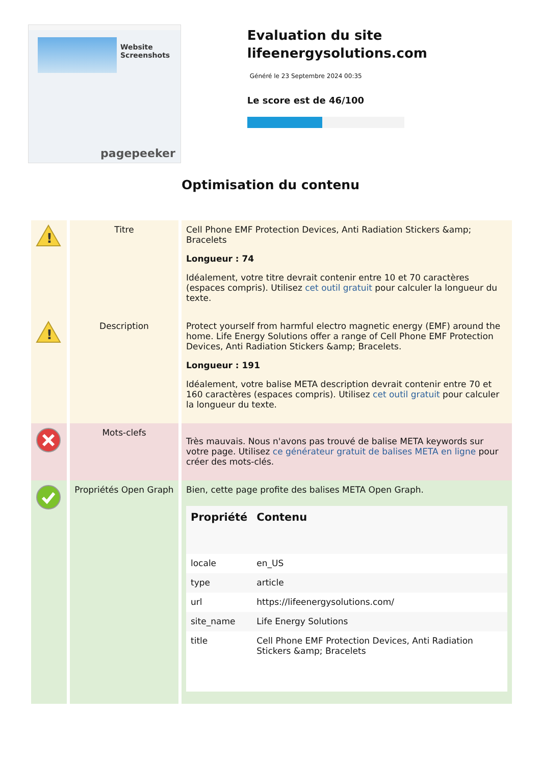Website Screenshots
pagepeeker
Evaluation du site lifeenergysolutions.com
Généré le 23 Septembre 2024 00:35
Le score est de 46/100
Optimisation du contenu
| ! | Titre | Cell Phone EMF Protection Devices, Anti Radiation Stickers &amp; Bracelets Longueur : 74 Idéalement, votre titre devrait contenir entre 10 et 70 caractères (espaces compris). Utilisez cet outil gratuit pour calculer la longueur du texte. |
| ! | Description | Protect yourself from harmful electro magnetic energy (EMF) around the home. Life Energy Solutions offer a range of Cell Phone EMF Protection Devices, Anti Radiation Stickers &amp; Bracelets. Longueur : 191 Idéalement, votre balise META description devrait contenir entre 70 et 160 caractères (espaces compris). Utilisez cet outil gratuit pour calculer la longueur du texte. |
| | Mots-clefs | Très mauvais. Nous n'avons pas trouvé de balise META keywords sur votre page. Utilisez ce générateur gratuit de balises META en ligne pour créer des mots-clés. |
| | Propriétés Open Graph | Bien, cette page profite des balises META Open Graph. / Propriété / Contenu / / --- / --- / / locale / en_US / / type / article / / url / https://lifeenergysolutions.com/ / / site_name / Life Energy Solutions / / title / Cell Phone EMF Protection Devices, Anti Radiation Stickers &amp; Bracelets / |